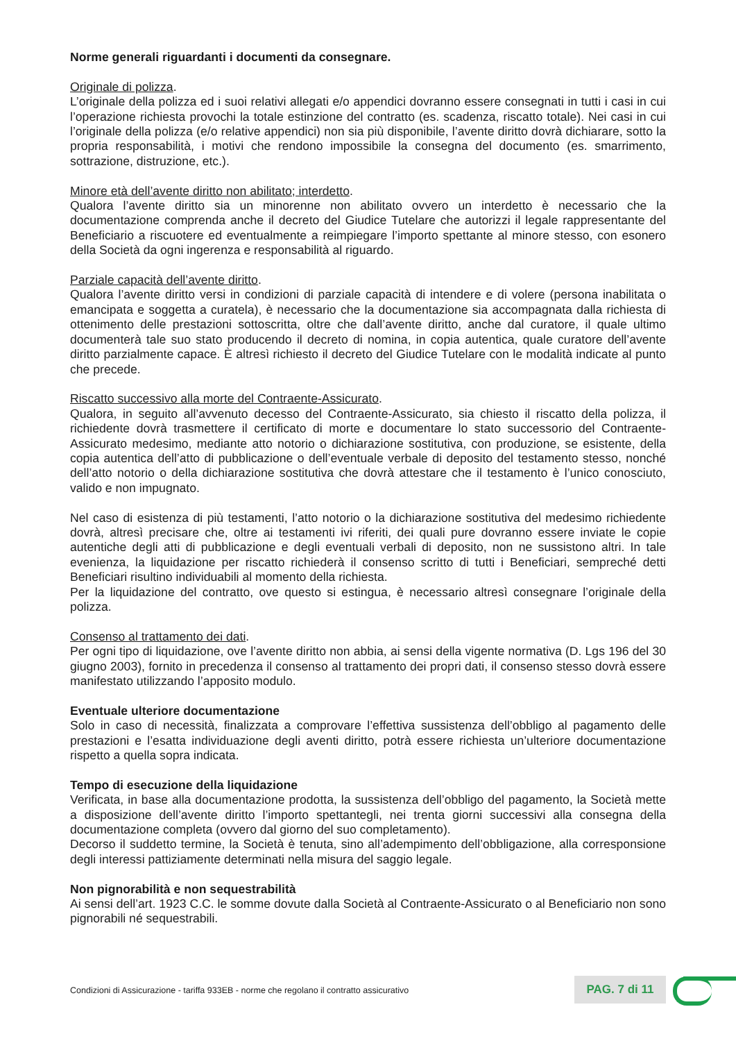Norme generali riguardanti i documenti da consegnare.
Originale di polizza.
L’originale della polizza ed i suoi relativi allegati e/o appendici dovranno essere consegnati in tutti i casi in cui l’operazione richiesta provochi la totale estinzione del contratto (es. scadenza, riscatto totale). Nei casi in cui l’originale della polizza (e/o relative appendici) non sia più disponibile, l’avente diritto dovrà dichiarare, sotto la propria responsabilità, i motivi che rendono impossibile la consegna del documento (es. smarrimento, sottrazione, distruzione, etc.).
Minore età dell’avente diritto non abilitato; interdetto.
Qualora l’avente diritto sia un minorenne non abilitato ovvero un interdetto è necessario che la documentazione comprenda anche il decreto del Giudice Tutelare che autorizzi il legale rappresentante del Beneficiario a riscuotere ed eventualmente a reimpiegare l’importo spettante al minore stesso, con esonero della Società da ogni ingerenza e responsabilità al riguardo.
Parziale capacità dell’avente diritto.
Qualora l’avente diritto versi in condizioni di parziale capacità di intendere e di volere (persona inabilitata o emancipata e soggetta a curatela), è necessario che la documentazione sia accompagnata dalla richiesta di ottenimento delle prestazioni sottoscritta, oltre che dall’avente diritto, anche dal curatore, il quale ultimo documenterà tale suo stato producendo il decreto di nomina, in copia autentica, quale curatore dell’avente diritto parzialmente capace. È altresì richiesto il decreto del Giudice Tutelare con le modalità indicate al punto che precede.
Riscatto successivo alla morte del Contraente-Assicurato.
Qualora, in seguito all’avvenuto decesso del Contraente-Assicurato, sia chiesto il riscatto della polizza, il richiedente dovrà trasmettere il certificato di morte e documentare lo stato successorio del Contraente-Assicurato medesimo, mediante atto notorio o dichiarazione sostitutiva, con produzione, se esistente, della copia autentica dell’atto di pubblicazione o dell’eventuale verbale di deposito del testamento stesso, nonché dell’atto notorio o della dichiarazione sostitutiva che dovrà attestare che il testamento è l’unico conosciuto, valido e non impugnato.
Nel caso di esistenza di più testamenti, l’atto notorio o la dichiarazione sostitutiva del medesimo richiedente dovrà, altresì precisare che, oltre ai testamenti ivi riferiti, dei quali pure dovranno essere inviate le copie autentiche degli atti di pubblicazione e degli eventuali verbali di deposito, non ne sussistono altri. In tale evenienza, la liquidazione per riscatto richiederà il consenso scritto di tutti i Beneficiari, sempreché detti Beneficiari risultino individuabili al momento della richiesta.
Per la liquidazione del contratto, ove questo si estingua, è necessario altresì consegnare l’originale della polizza.
Consenso al trattamento dei dati.
Per ogni tipo di liquidazione, ove l’avente diritto non abbia, ai sensi della vigente normativa (D. Lgs 196 del 30 giugno 2003), fornito in precedenza il consenso al trattamento dei propri dati, il consenso stesso dovrà essere manifestato utilizzando l’apposito modulo.
Eventuale ulteriore documentazione
Solo in caso di necessità, finalizzata a comprovare l’effettiva sussistenza dell’obbligo al pagamento delle prestazioni e l’esatta individuazione degli aventi diritto, potrà essere richiesta un’ulteriore documentazione rispetto a quella sopra indicata.
Tempo di esecuzione della liquidazione
Verificata, in base alla documentazione prodotta, la sussistenza dell’obbligo del pagamento, la Società mette a disposizione dell’avente diritto l’importo spettantegli, nei trenta giorni successivi alla consegna della documentazione completa (ovvero dal giorno del suo completamento).
Decorso il suddetto termine, la Società è tenuta, sino all’adempimento dell’obbligazione, alla corresponsione degli interessi pattiziamente determinati nella misura del saggio legale.
Non pignorabilità e non sequestrabilità
Ai sensi dell’art. 1923 C.C. le somme dovute dalla Società al Contraente-Assicurato o al Beneficiario non sono pignorabili né sequestrabili.
Condizioni di Assicurazione - tariffa 933EB - norme che regolano il contratto assicurativo
PAG. 7 di 11